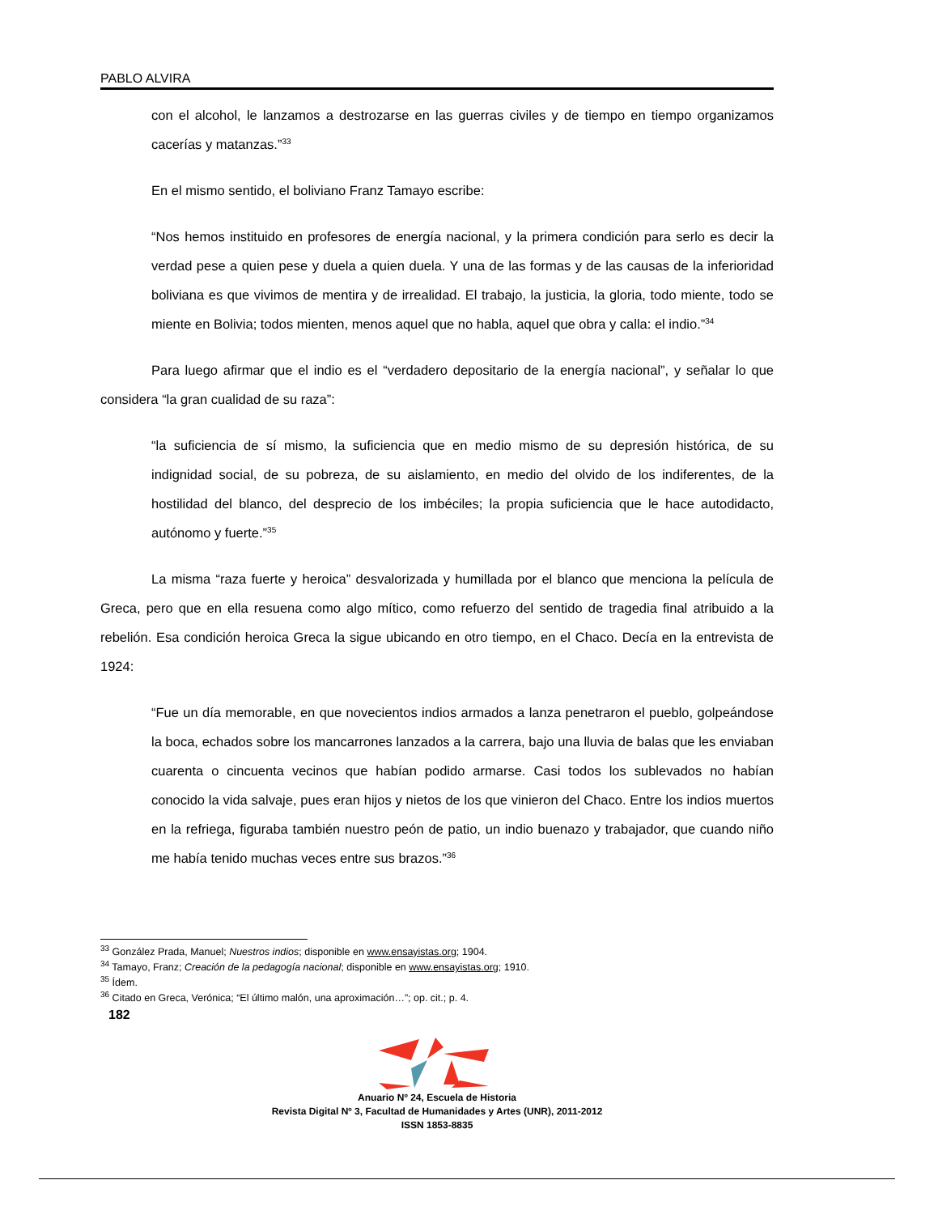PABLO ALVIRA
con el alcohol, le lanzamos a destrozarse en las guerras civiles y de tiempo en tiempo organizamos cacerías y matanzas.”<sup>33</sup>
En el mismo sentido, el boliviano Franz Tamayo escribe:
“Nos hemos instituido en profesores de energía nacional, y la primera condición para serlo es decir la verdad pese a quien pese y duela a quien duela. Y una de las formas y de las causas de la inferioridad boliviana es que vivimos de mentira y de irrealidad. El trabajo, la justicia, la gloria, todo miente, todo se miente en Bolivia; todos mienten, menos aquel que no habla, aquel que obra y calla: el indio.”<sup>34</sup>
Para luego afirmar que el indio es el “verdadero depositario de la energía nacional”, y señalar lo que considera “la gran cualidad de su raza”:
“la suficiencia de sí mismo, la suficiencia que en medio mismo de su depresión histórica, de su indignidad social, de su pobreza, de su aislamiento, en medio del olvido de los indiferentes, de la hostilidad del blanco, del desprecio de los imbéciles; la propia suficiencia que le hace autodidacto, autónomo y fuerte.”<sup>35</sup>
La misma “raza fuerte y heroica” desvalorizada y humillada por el blanco que menciona la película de Greca, pero que en ella resuena como algo mítico, como refuerzo del sentido de tragedia final atribuido a la rebelión. Esa condición heroica Greca la sigue ubicando en otro tiempo, en el Chaco. Decía en la entrevista de 1924:
“Fue un día memorable, en que novecientos indios armados a lanza penetraron el pueblo, golpeándose la boca, echados sobre los mancarrones lanzados a la carrera, bajo una lluvia de balas que les enviaban cuarenta o cincuenta vecinos que habían podido armarse. Casi todos los sublevados no habían conocido la vida salvaje, pues eran hijos y nietos de los que vinieron del Chaco. Entre los indios muertos en la refriega, figuraba también nuestro peón de patio, un indio buenazo y trabajador, que cuando niño me había tenido muchas veces entre sus brazos.”<sup>36</sup>
<sup>33</sup> González Prada, Manuel; Nuestros indios; disponible en www.ensayistas.org; 1904.
<sup>34</sup> Tamayo, Franz; Creación de la pedagogía nacional; disponible en www.ensayistas.org; 1910.
<sup>35</sup> Ídem.
<sup>36</sup> Citado en Greca, Verónica; “El último malón, una aproximación…”; op. cit.; p. 4.
182
Anuario Nº 24, Escuela de Historia
Revista Digital Nº 3, Facultad de Humanidades y Artes (UNR), 2011-2012
ISSN 1853-8835